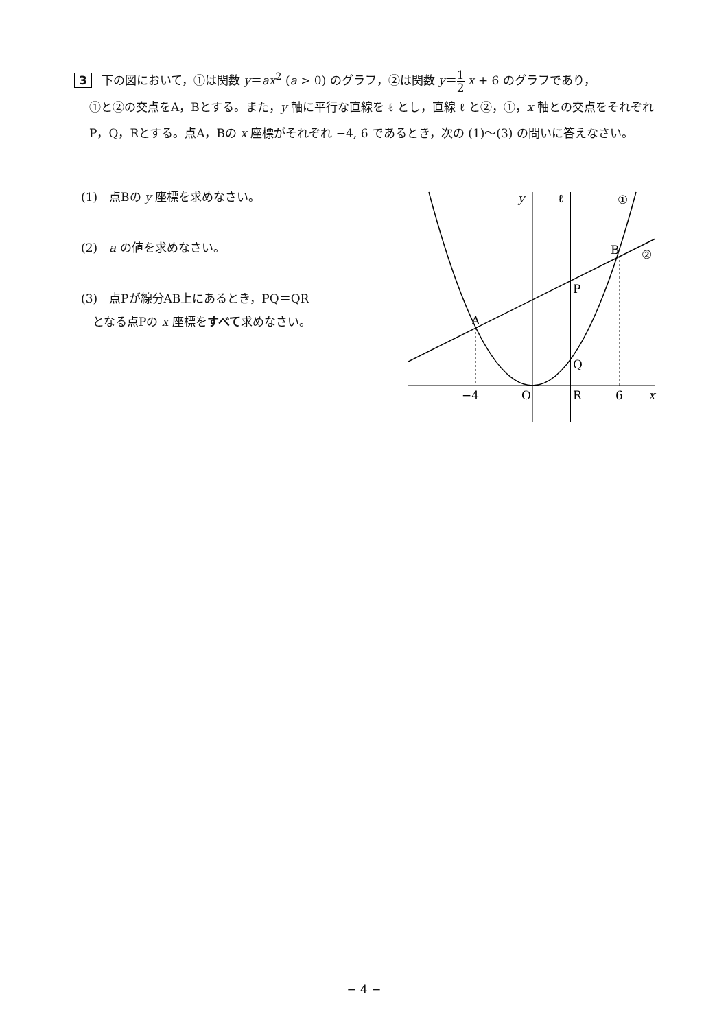3 下の図において，①は関数 y＝ax<sup>2</sup> (a > 0) のグラフ，②は関数 y＝1 2 x + 6 のグラフであり，
①と②の交点をA，Bとする。また，y 軸に平行な直線を ℓ とし，直線 ℓ と②，①，x 軸との交点をそれぞれP，Q，Rとする。点A，Bの x 座標がそれぞれ −4, 6 であるとき，次の (1)〜(3) の問いに答えなさい。
(1)　点Bの y 座標を求めなさい。
(2)　a の値を求めなさい。
(3)　点Pが線分AB上にあるとき，PQ＝QR
　となる点Pの x 座標をすべて求めなさい。
y
ℓ
①
B
②
P
A
Q
−4
O
R
6
x
− 4 −